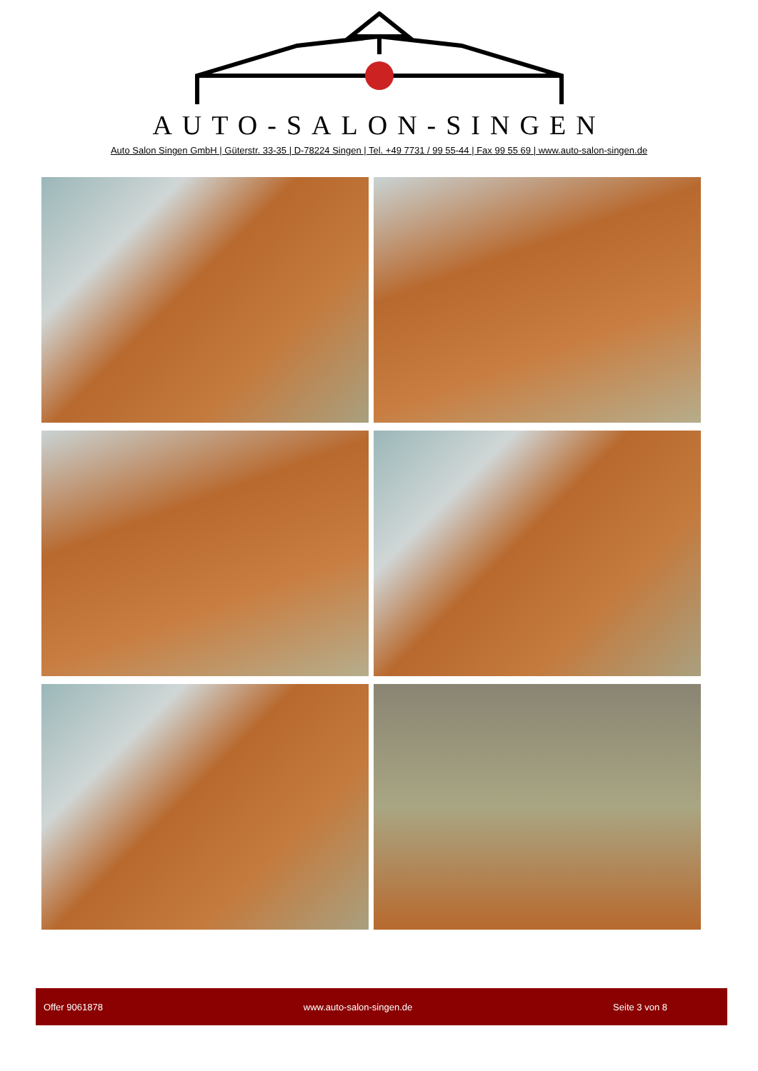AUTO-SALON-SINGEN
Auto Salon Singen GmbH | Güterstr. 33-35 | D-78224 Singen | Tel. +49 7731 / 99 55-44 | Fax 99 55 69 | www.auto-salon-singen.de
Offer 9061878 www.auto-salon-singen.de Seite 3 von 8